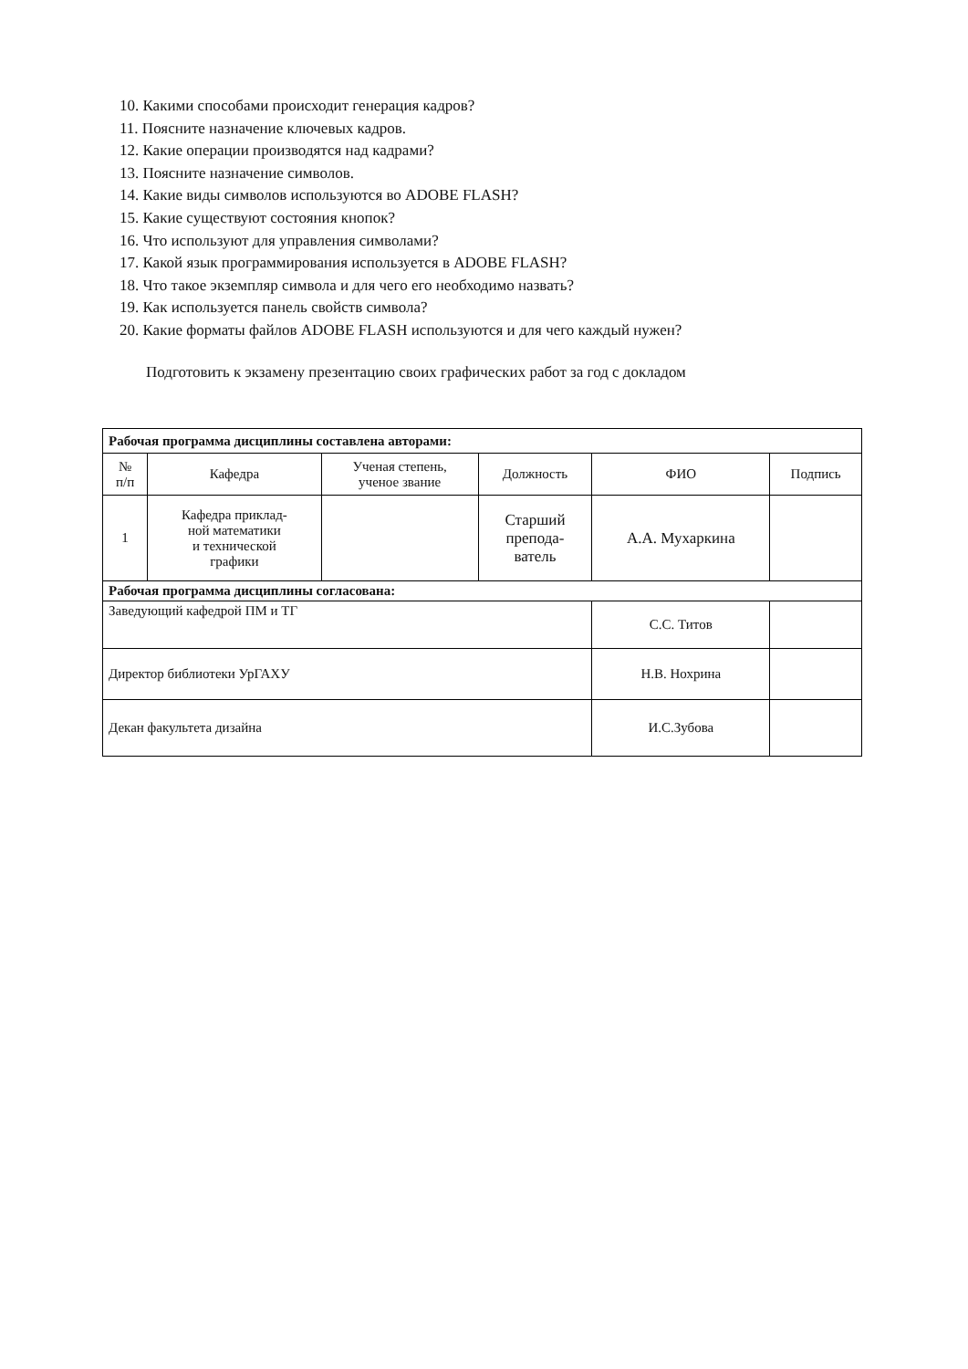10. Какими способами происходит генерация кадров?
11. Поясните назначение ключевых кадров.
12. Какие операции производятся над кадрами?
13. Поясните назначение символов.
14. Какие виды символов используются во ADOBE FLASH?
15. Какие существуют состояния кнопок?
16. Что используют для управления символами?
17. Какой язык программирования используется в ADOBE FLASH?
18. Что такое экземпляр символа и для чего его необходимо назвать?
19. Как используется панель свойств символа?
20. Какие форматы файлов ADOBE FLASH используются и для чего каждый нужен?
Подготовить к экзамену презентацию своих графических работ за год с докладом
| Рабочая программа дисциплины составлена авторами: | | | | | |
| № п/п | Кафедра | Ученая степень, ученое звание | Должность | ФИО | Подпись |
| 1 | Кафедра приклад- ной математики и технической графики | | Старший препода- ватель | А.А. Мухаркина | |
| Рабочая программа дисциплины согласована: | | | | | |
| Заведующий кафедрой ПМ и ТГ | | | | С.С. Титов | |
| Директор библиотеки УрГАХУ | | | | Н.В. Нохрина | |
| Декан факультета дизайна | | | | И.С.Зубова | |